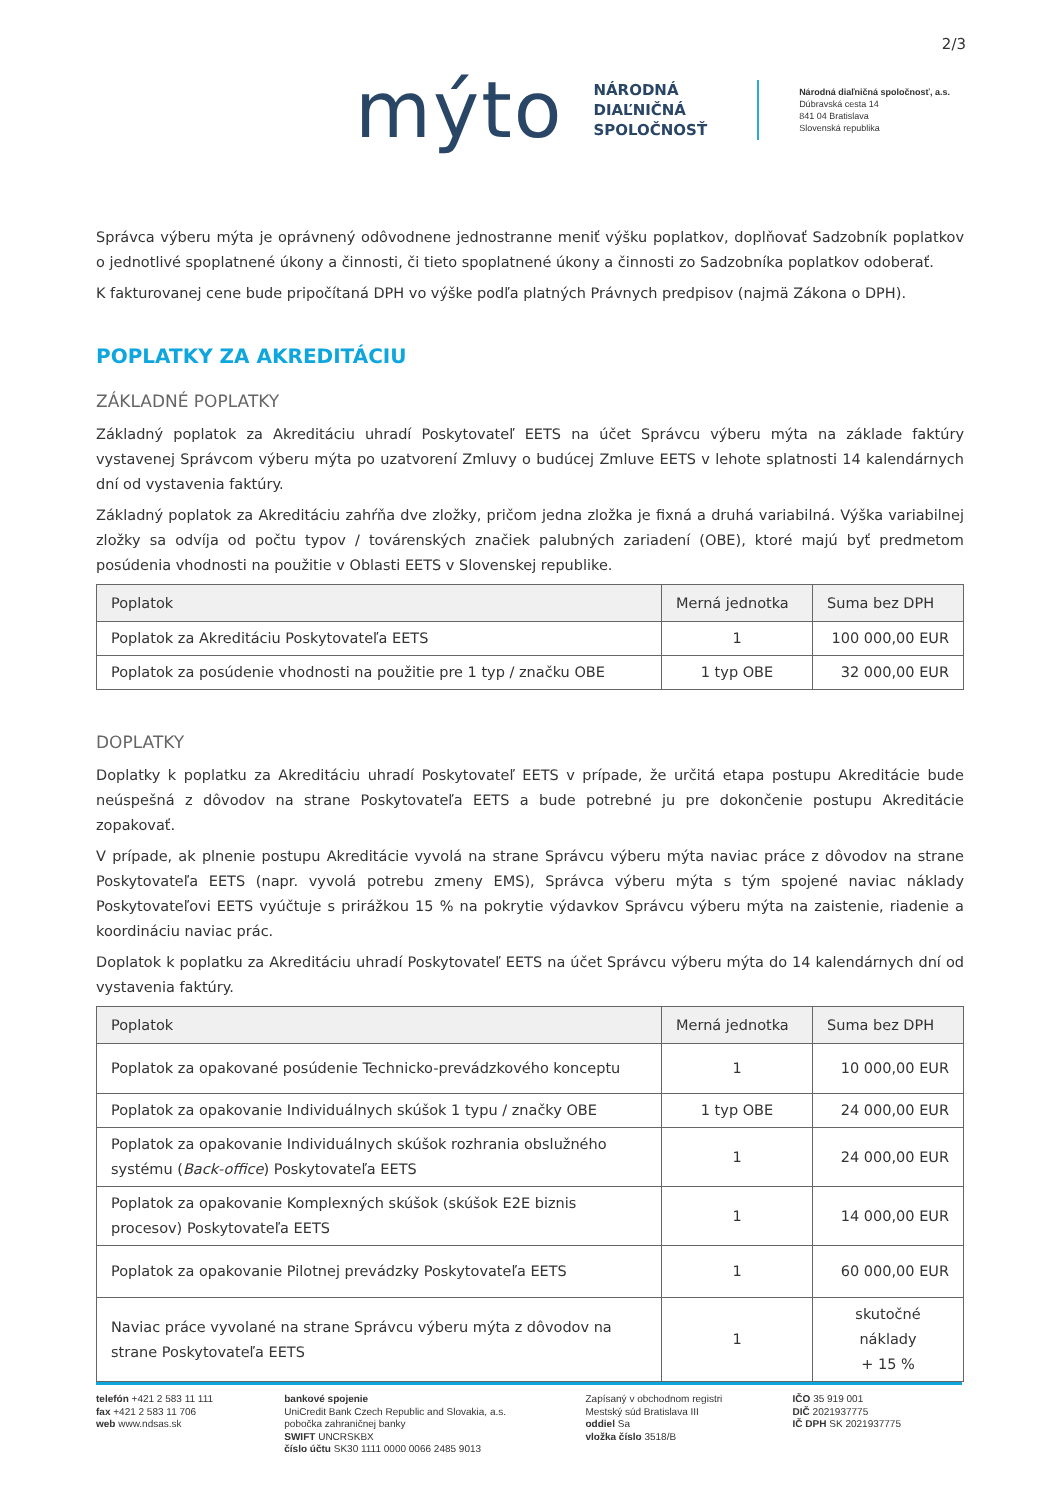2/3
mýto
NÁRODNÁ
DIAĽNIČNÁ
SPOLOČNOSŤ
Národná diaľničná spoločnosť, a.s.
Dúbravská cesta 14
841 04 Bratislava
Slovenská republika
Správca výberu mýta je oprávnený odôvodnene jednostranne meniť výšku poplatkov, doplňovať Sadzobník poplatkov o jednotlivé spoplatnené úkony a činnosti, či tieto spoplatnené úkony a činnosti zo Sadzobníka poplatkov odoberať.
K fakturovanej cene bude pripočítaná DPH vo výške podľa platných Právnych predpisov (najmä Zákona o DPH).
POPLATKY ZA AKREDITÁCIU
ZÁKLADNÉ POPLATKY
Základný poplatok za Akreditáciu uhradí Poskytovateľ EETS na účet Správcu výberu mýta na základe faktúry vystavenej Správcom výberu mýta po uzatvorení Zmluvy o budúcej Zmluve EETS v lehote splatnosti 14 kalendárnych dní od vystavenia faktúry.
Základný poplatok za Akreditáciu zahŕňa dve zložky, pričom jedna zložka je fixná a druhá variabilná. Výška variabilnej zložky sa odvíja od počtu typov / továrenských značiek palubných zariadení (OBE), ktoré majú byť predmetom posúdenia vhodnosti na použitie v Oblasti EETS v Slovenskej republike.
| Poplatok | Merná jednotka | Suma bez DPH |
| --- | --- | --- |
| Poplatok za Akreditáciu Poskytovateľa EETS | 1 | 100 000,00 EUR |
| Poplatok za posúdenie vhodnosti na použitie pre 1 typ / značku OBE | 1 typ OBE | 32 000,00 EUR |
DOPLATKY
Doplatky k poplatku za Akreditáciu uhradí Poskytovateľ EETS v prípade, že určitá etapa postupu Akreditácie bude neúspešná z dôvodov na strane Poskytovateľa EETS a bude potrebné ju pre dokončenie postupu Akreditácie zopakovať.
V prípade, ak plnenie postupu Akreditácie vyvolá na strane Správcu výberu mýta naviac práce z dôvodov na strane Poskytovateľa EETS (napr. vyvolá potrebu zmeny EMS), Správca výberu mýta s tým spojené naviac náklady Poskytovateľovi EETS vyúčtuje s prirážkou 15 % na pokrytie výdavkov Správcu výberu mýta na zaistenie, riadenie a koordináciu naviac prác.
Doplatok k poplatku za Akreditáciu uhradí Poskytovateľ EETS na účet Správcu výberu mýta do 14 kalendárnych dní od vystavenia faktúry.
| Poplatok | Merná jednotka | Suma bez DPH |
| --- | --- | --- |
| Poplatok za opakované posúdenie Technicko-prevádzkového konceptu | 1 | 10 000,00 EUR |
| Poplatok za opakovanie Individuálnych skúšok 1 typu / značky OBE | 1 typ OBE | 24 000,00 EUR |
| Poplatok za opakovanie Individuálnych skúšok rozhrania obslužného systému ( Back-office ) Poskytovateľa EETS | 1 | 24 000,00 EUR |
| Poplatok za opakovanie Komplexných skúšok (skúšok E2E biznis procesov) Poskytovateľa EETS | 1 | 14 000,00 EUR |
| Poplatok za opakovanie Pilotnej prevádzky Poskytovateľa EETS | 1 | 60 000,00 EUR |
| Naviac práce vyvolané na strane Správcu výberu mýta z dôvodov na strane Poskytovateľa EETS | 1 | skutočné náklady + 15 % |
telefón +421 2 583 11 111
fax +421 2 583 11 706
web www.ndsas.sk
bankové spojenie
UniCredit Bank Czech Republic and Slovakia, a.s.
pobočka zahraničnej banky
SWIFT UNCRSKBX
číslo účtu SK30 1111 0000 0066 2485 9013
Zapísaný v obchodnom registri
Mestský súd Bratislava III
oddiel Sa
vložka číslo 3518/B
IČO 35 919 001
DIČ 2021937775
IČ DPH SK 2021937775